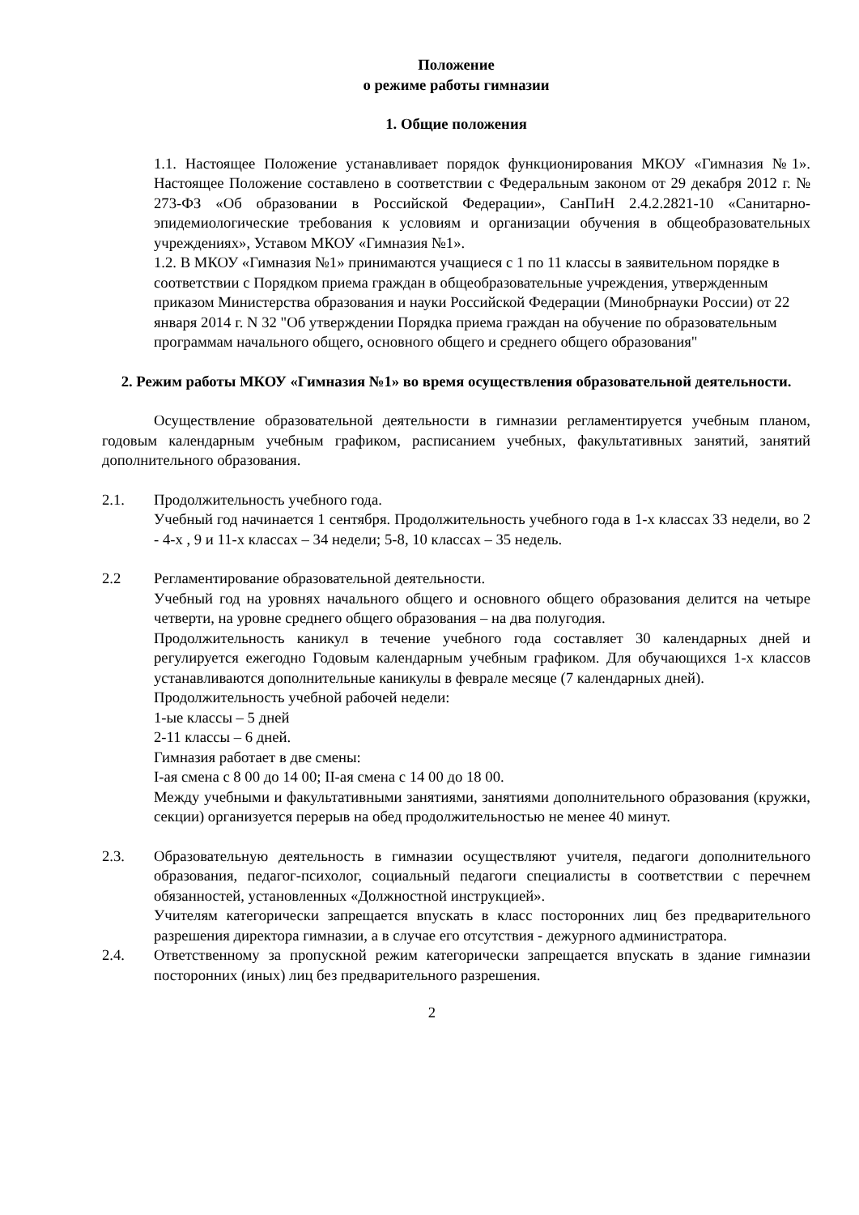Положение
о режиме работы гимназии
1. Общие положения
1.1. Настоящее Положение устанавливает порядок функционирования МКОУ «Гимназия №1». Настоящее Положение составлено в соответствии с Федеральным законом от 29 декабря 2012 г. № 273-ФЗ «Об образовании в Российской Федерации», СанПиН 2.4.2.2821-10 «Санитарно-эпидемиологические требования к условиям и организации обучения в общеобразовательных учреждениях», Уставом МКОУ «Гимназия №1».
1.2. В МКОУ «Гимназия №1» принимаются учащиеся с 1 по 11 классы в заявительном порядке в соответствии с Порядком приема граждан в общеобразовательные учреждения, утвержденным приказом Министерства образования и науки Российской Федерации (Минобрнауки России) от 22 января 2014 г. N 32 "Об утверждении Порядка приема граждан на обучение по образовательным программам начального общего, основного общего и среднего общего образования"
2. Режим работы МКОУ «Гимназия №1» во время осуществления образовательной деятельности.
Осуществление образовательной деятельности в гимназии регламентируется учебным планом, годовым календарным учебным графиком, расписанием учебных, факультативных занятий, занятий дополнительного образования.
2.1. Продолжительность учебного года.
Учебный год начинается 1 сентября. Продолжительность учебного года в 1-х классах 33 недели, во 2 - 4-х , 9 и 11-х классах – 34 недели; 5-8, 10 классах – 35 недель.
2.2 Регламентирование образовательной деятельности.
Учебный год на уровнях начального общего и основного общего образования делится на четыре четверти, на уровне среднего общего образования – на два полугодия.
Продолжительность каникул в течение учебного года составляет 30 календарных дней и регулируется ежегодно Годовым календарным учебным графиком. Для обучающихся 1-х классов устанавливаются дополнительные каникулы в феврале месяце (7 календарных дней).
Продолжительность учебной рабочей недели:
1-ые классы – 5 дней
2-11 классы – 6 дней.
Гимназия работает в две смены:
I-ая смена с 8 00 до 14 00; II-ая смена с 14 00 до 18 00.
Между учебными и факультативными занятиями, занятиями дополнительного образования (кружки, секции) организуется перерыв на обед продолжительностью не менее 40 минут.
2.3. Образовательную деятельность в гимназии осуществляют учителя, педагоги дополнительного образования, педагог-психолог, социальный педагоги специалисты в соответствии с перечнем обязанностей, установленных «Должностной инструкцией».
Учителям категорически запрещается впускать в класс посторонних лиц без предварительного разрешения директора гимназии, а в случае его отсутствия - дежурного администратора.
2.4. Ответственному за пропускной режим категорически запрещается впускать в здание гимназии посторонних (иных) лиц без предварительного разрешения.
2